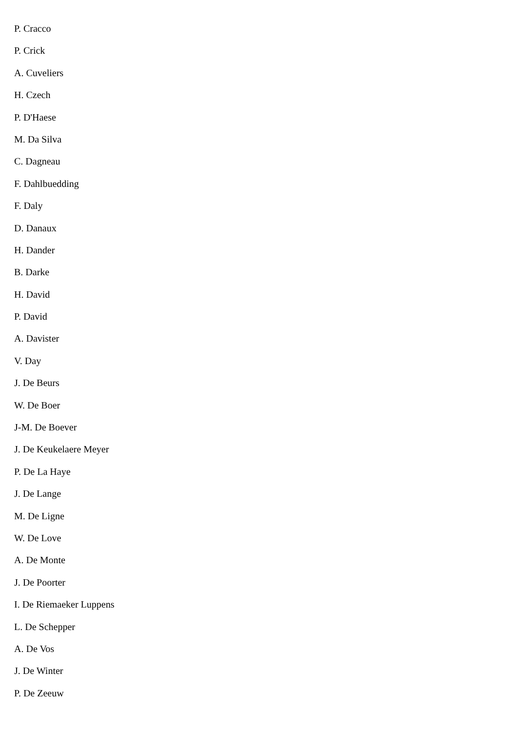P. Cracco
P. Crick
A. Cuveliers
H. Czech
P. D'Haese
M. Da Silva
C. Dagneau
F. Dahlbuedding
F. Daly
D. Danaux
H. Dander
B. Darke
H. David
P. David
A. Davister
V. Day
J. De Beurs
W. De Boer
J-M. De Boever
J. De Keukelaere Meyer
P. De La Haye
J. De Lange
M. De Ligne
W. De Love
A. De Monte
J. De Poorter
I. De Riemaeker Luppens
L. De Schepper
A. De Vos
J. De Winter
P. De Zeeuw